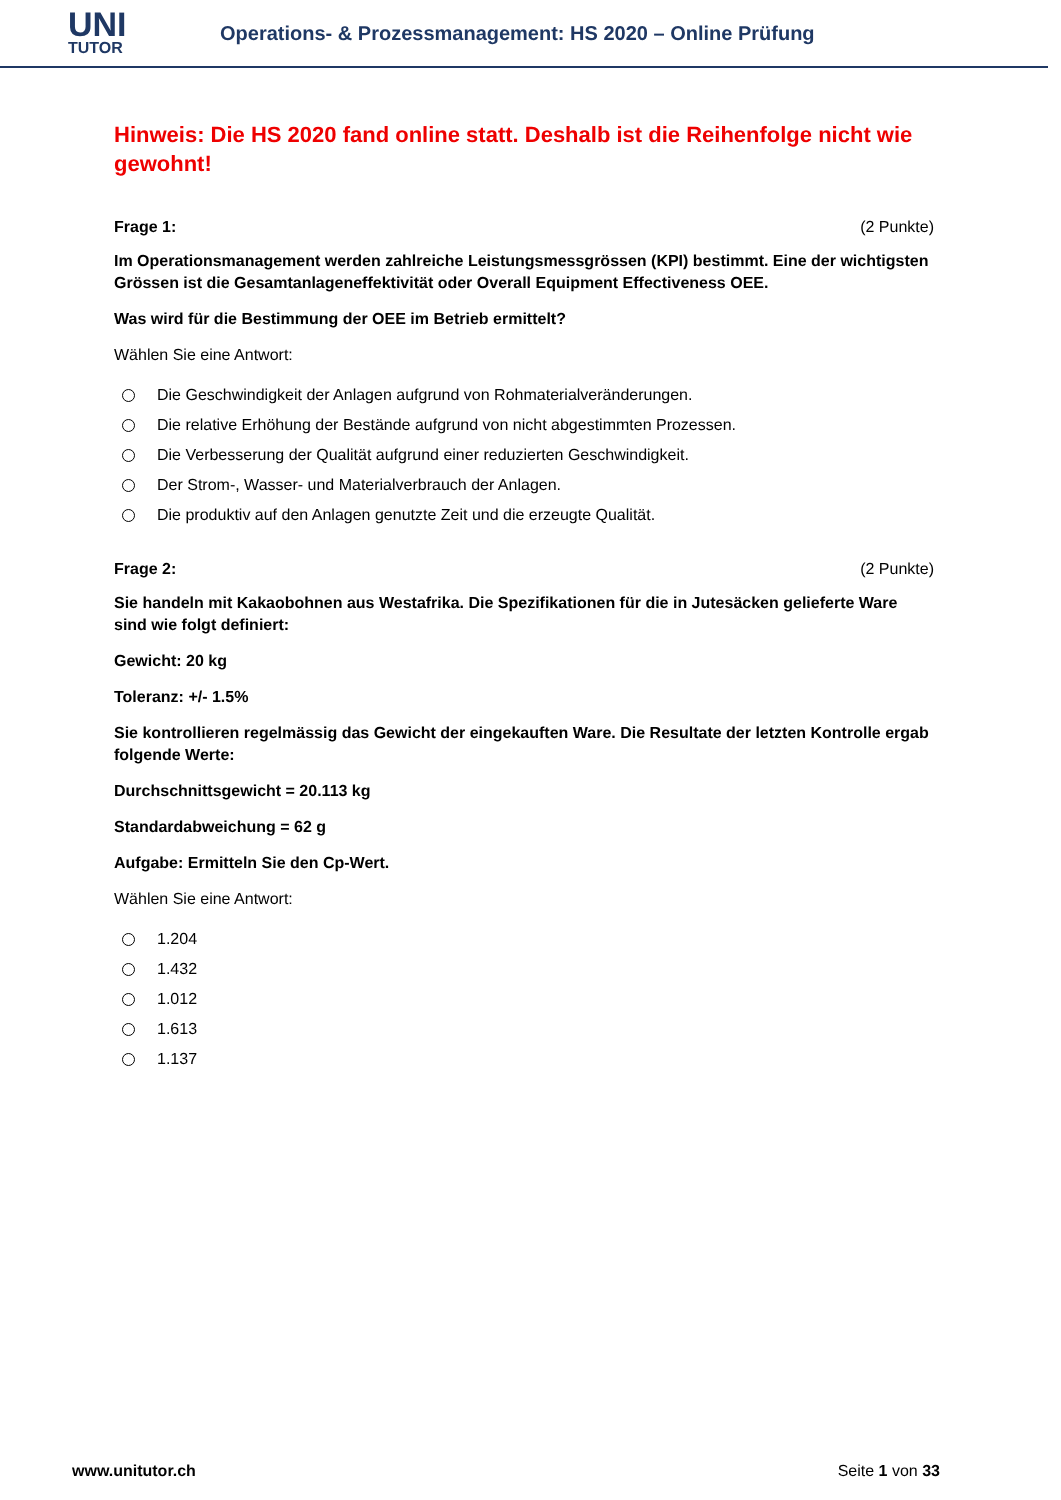UNI
TUTOR
Operations- & Prozessmanagement: HS 2020 – Online Prüfung
Hinweis: Die HS 2020 fand online statt. Deshalb ist die Reihenfolge nicht wie gewohnt!
Frage 1: (2 Punkte)
Im Operationsmanagement werden zahlreiche Leistungsmessgrössen (KPI) bestimmt. Eine der wichtigsten Grössen ist die Gesamtanlageneffektivität oder Overall Equipment Effectiveness OEE.
Was wird für die Bestimmung der OEE im Betrieb ermittelt?
Wählen Sie eine Antwort:
Die Geschwindigkeit der Anlagen aufgrund von Rohmaterialveränderungen.
Die relative Erhöhung der Bestände aufgrund von nicht abgestimmten Prozessen.
Die Verbesserung der Qualität aufgrund einer reduzierten Geschwindigkeit.
Der Strom-, Wasser- und Materialverbrauch der Anlagen.
Die produktiv auf den Anlagen genutzte Zeit und die erzeugte Qualität.
Frage 2: (2 Punkte)
Sie handeln mit Kakaobohnen aus Westafrika. Die Spezifikationen für die in Jutesäcken gelieferte Ware sind wie folgt definiert:
Gewicht: 20 kg
Toleranz: +/- 1.5%
Sie kontrollieren regelmässig das Gewicht der eingekauften Ware. Die Resultate der letzten Kontrolle ergab folgende Werte:
Durchschnittsgewicht = 20.113 kg
Standardabweichung = 62 g
Aufgabe: Ermitteln Sie den Cp-Wert.
Wählen Sie eine Antwort:
1.204
1.432
1.012
1.613
1.137
www.unitutor.ch Seite 1 von 33